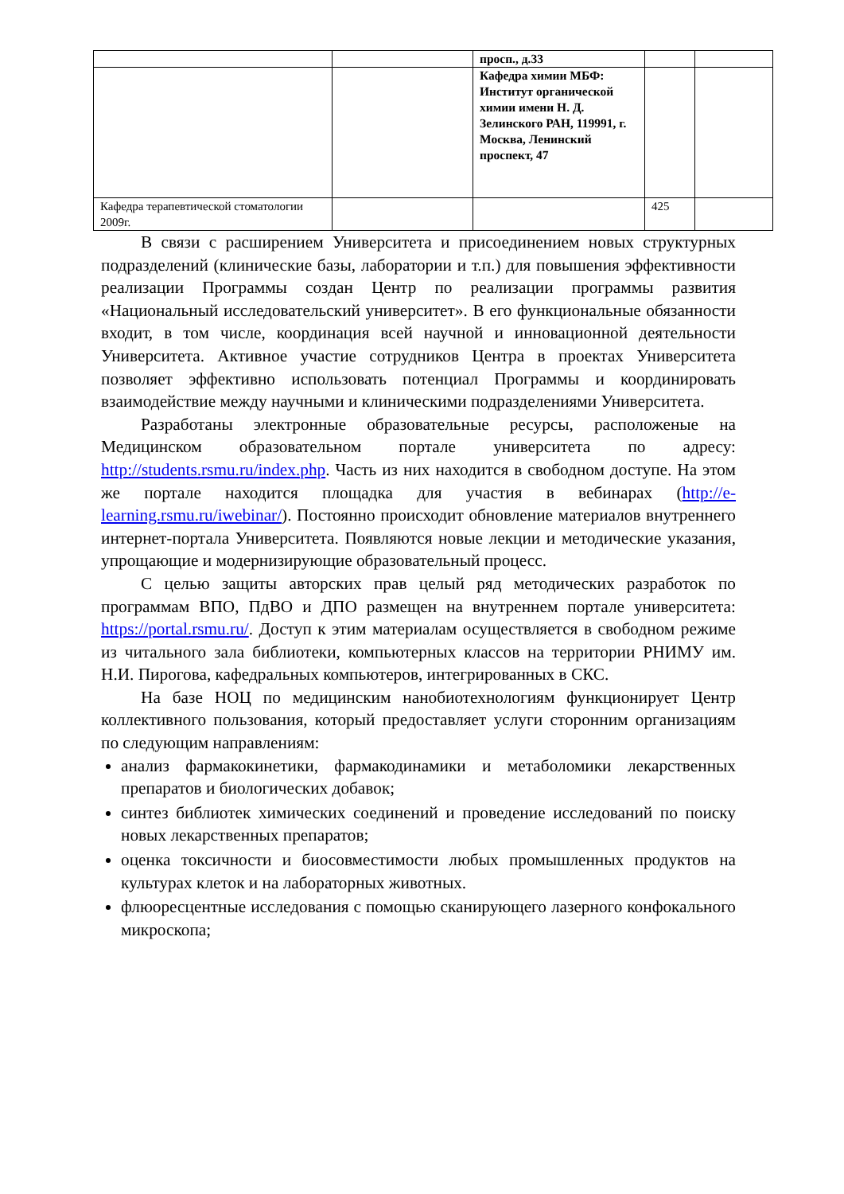| | | просп., д.33 | | |
| | | Кафедра химии МБФ: Институт органической химии имени Н. Д. Зелинского РАН, 119991, г. Москва, Ленинский проспект, 47 | | |
| Кафедра терапевтической стоматологии 2009г. | | | 425 | |
В связи с расширением Университета и присоединением новых структурных подразделений (клинические базы, лаборатории и т.п.) для повышения эффективности реализации Программы создан Центр по реализации программы развития «Национальный исследовательский университет». В его функциональные обязанности входит, в том числе, координация всей научной и инновационной деятельности Университета. Активное участие сотрудников Центра в проектах Университета позволяет эффективно использовать потенциал Программы и координировать взаимодействие между научными и клиническими подразделениями Университета.
Разработаны электронные образовательные ресурсы, расположеные на Медицинском образовательном портале университета по адресу: http://students.rsmu.ru/index.php. Часть из них находится в свободном доступе. На этом же портале находится площадка для участия в вебинарах (http://e-learning.rsmu.ru/iwebinar/). Постоянно происходит обновление материалов внутреннего интернет-портала Университета. Появляются новые лекции и методические указания, упрощающие и модернизирующие образовательный процесс.
С целью защиты авторских прав целый ряд методических разработок по программам ВПО, ПдВО и ДПО размещен на внутреннем портале университета: https://portal.rsmu.ru/. Доступ к этим материалам осуществляется в свободном режиме из читального зала библиотеки, компьютерных классов на территории РНИМУ им. Н.И. Пирогова, кафедральных компьютеров, интегрированных в СКС.
На базе НОЦ по медицинским нанобиотехнологиям функционирует Центр коллективного пользования, который предоставляет услуги сторонним организациям по следующим направлениям:
анализ фармакокинетики, фармакодинамики и метаболомики лекарственных препаратов и биологических добавок;
синтез библиотек химических соединений и проведение исследований по поиску новых лекарственных препаратов;
оценка токсичности и биосовместимости любых промышленных продуктов на культурах клеток и на лабораторных животных.
флюоресцентные исследования с помощью сканирующего лазерного конфокального микроскопа;